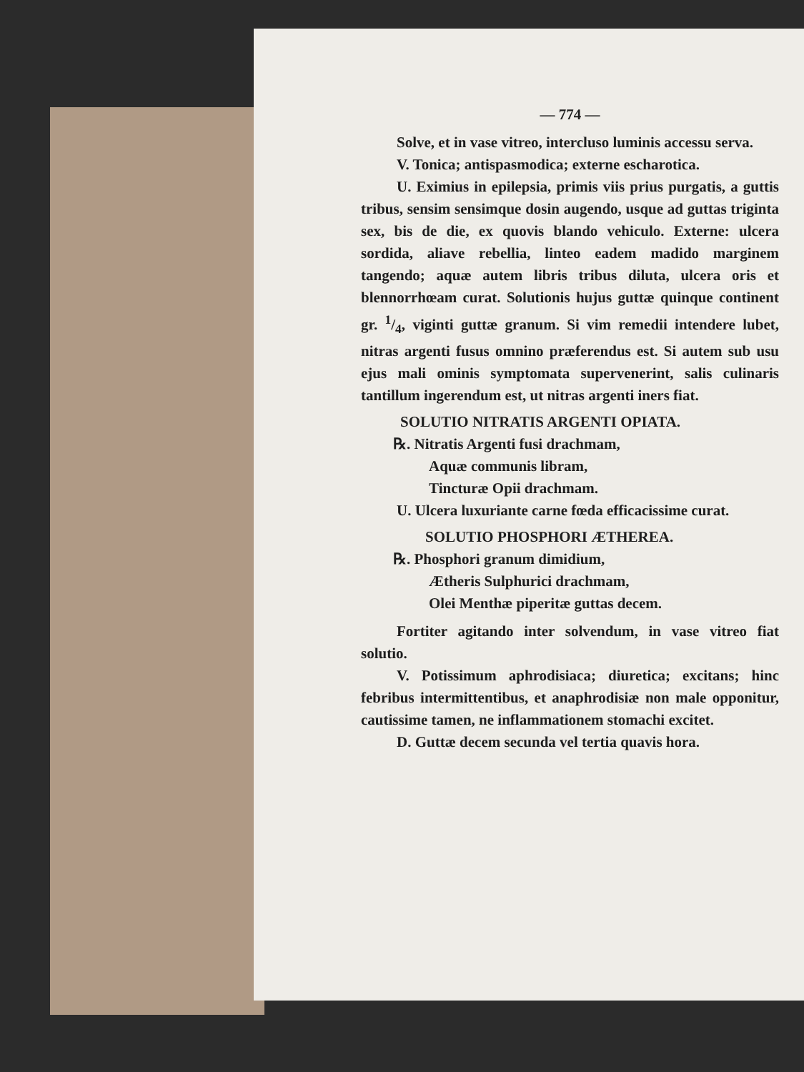— 774 —
Solve, et in vase vitreo, intercluso luminis accessu serva.
V. Tonica; antispasmodica; externe escharotica.
U. Eximius in epilepsia, primis viis prius purgatis, a guttis tribus, sensim sensimque dosin augendo, usque ad guttas triginta sex, bis de die, ex quovis blando vehiculo. Externe: ulcera sordida, aliave rebellia, linteo eadem madido marginem tangendo; aquæ autem libris tribus diluta, ulcera oris et blennorrhœam curat. Solutionis hujus guttæ quinque continent gr. 1/4, viginti guttæ granum. Si vim remedii intendere lubet, nitras argenti fusus omnino præferendus est. Si autem sub usu ejus mali ominis symptomata supervenerint, salis culinaris tantillum ingerendum est, ut nitras argenti iners fiat.
SOLUTIO NITRATIS ARGENTI OPIATA.
℞. Nitratis Argenti fusi drachmam,
Aquæ communis libram,
Tincturæ Opii drachmam.
U. Ulcera luxuriante carne fœda efficacissime curat.
SOLUTIO PHOSPHORI ÆTHEREA.
℞. Phosphori granum dimidium,
Ætheris Sulphurici drachmam,
Olei Menthæ piperitæ guttas decem.
Fortiter agitando inter solvendum, in vase vitreo fiat solutio.
V. Potissimum aphrodisiaca; diuretica; excitans; hinc febribus intermittentibus, et anaphrodisiæ non male opponitur, cautissime tamen, ne inflammationem stomachi excitet.
D. Guttæ decem secunda vel tertia quavis hora.